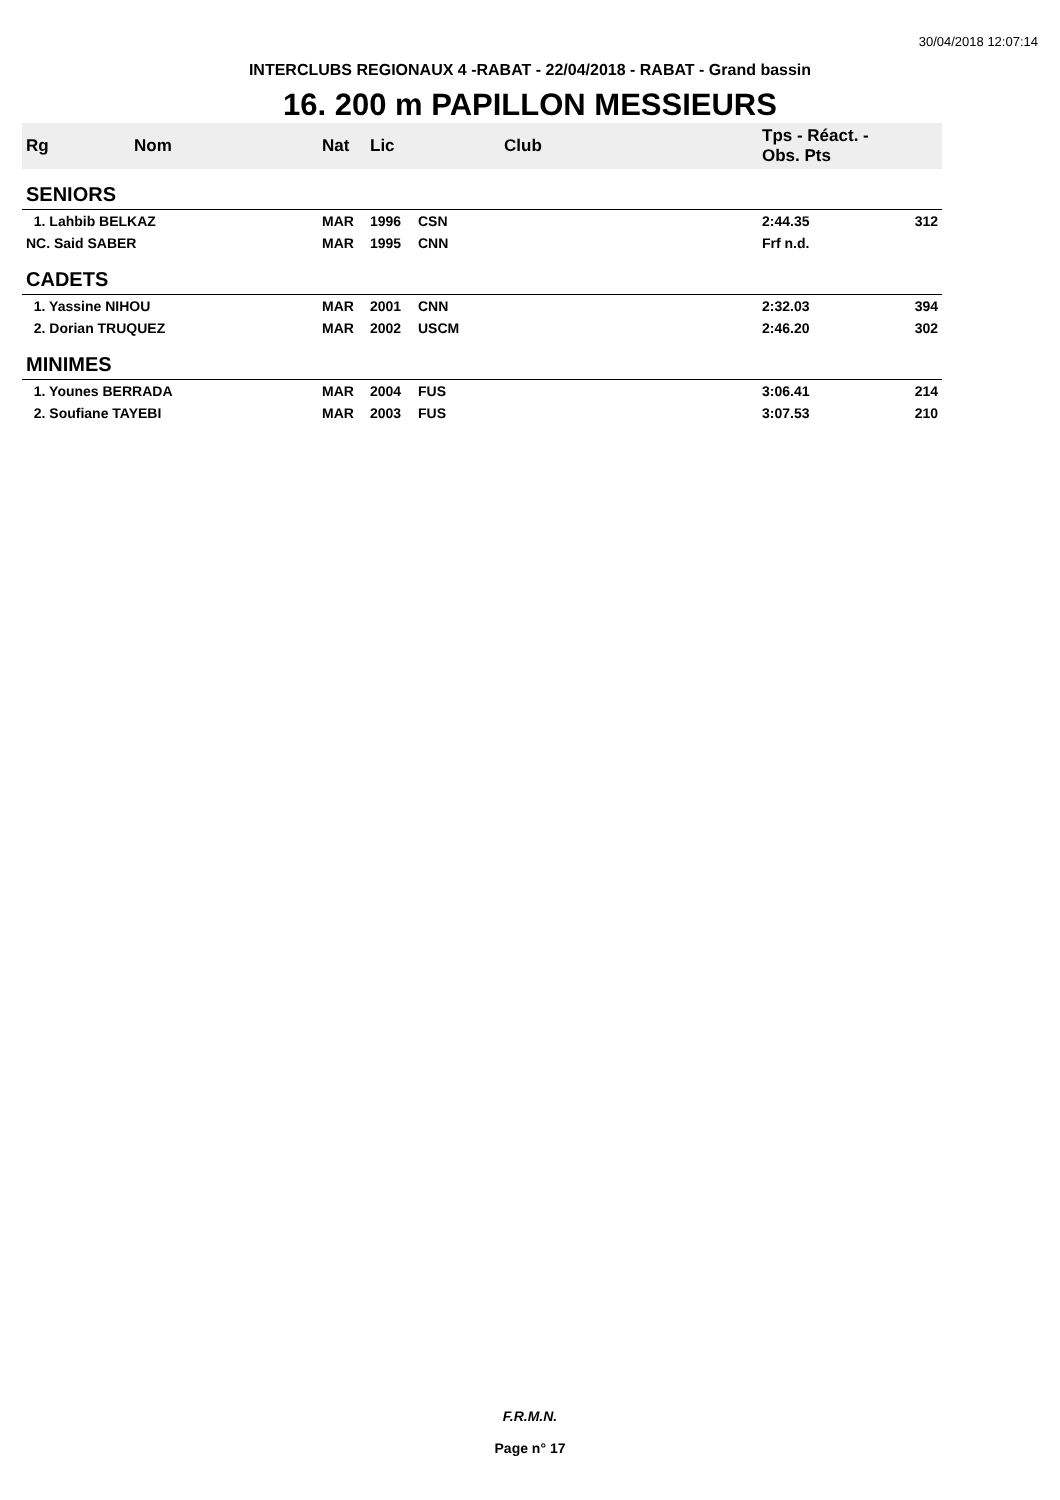30/04/2018 12:07:14
INTERCLUBS REGIONAUX 4 -RABAT - 22/04/2018 - RABAT - Grand bassin
16. 200 m PAPILLON MESSIEURS
| Rg | Nom | Nat | Lic | Club | Tps - Réact. - Obs. Pts | |
| --- | --- | --- | --- | --- | --- | --- |
| SENIORS | | | | | | |
| 1. Lahbib BELKAZ | | MAR | 1996 | CSN | 2:44.35 | 312 |
| NC. Said SABER | | MAR | 1995 | CNN | Frf n.d. | |
| CADETS | | | | | | |
| 1. Yassine NIHOU | | MAR | 2001 | CNN | 2:32.03 | 394 |
| 2. Dorian TRUQUEZ | | MAR | 2002 | USCM | 2:46.20 | 302 |
| MINIMES | | | | | | |
| 1. Younes BERRADA | | MAR | 2004 | FUS | 3:06.41 | 214 |
| 2. Soufiane TAYEBI | | MAR | 2003 | FUS | 3:07.53 | 210 |
F.R.M.N.
Page n° 17